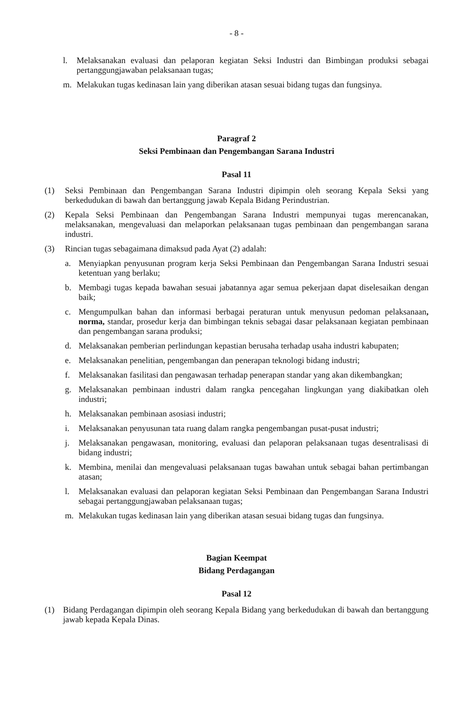- 8 -
l. Melaksanakan evaluasi dan pelaporan kegiatan Seksi Industri dan Bimbingan produksi sebagai pertanggungjawaban pelaksanaan tugas;
m. Melakukan tugas kedinasan lain yang diberikan atasan sesuai bidang tugas dan fungsinya.
Paragraf 2
Seksi Pembinaan dan Pengembangan Sarana Industri
Pasal 11
(1) Seksi Pembinaan dan Pengembangan Sarana Industri dipimpin oleh seorang Kepala Seksi yang berkedudukan di bawah dan bertanggung jawab Kepala Bidang Perindustrian.
(2) Kepala Seksi Pembinaan dan Pengembangan Sarana Industri mempunyai tugas merencanakan, melaksanakan, mengevaluasi dan melaporkan pelaksanaan tugas pembinaan dan pengembangan sarana industri.
(3) Rincian tugas sebagaimana dimaksud pada Ayat (2) adalah:
a. Menyiapkan penyusunan program kerja Seksi Pembinaan dan Pengembangan Sarana Industri sesuai ketentuan yang berlaku;
b. Membagi tugas kepada bawahan sesuai jabatannya agar semua pekerjaan dapat diselesaikan dengan baik;
c. Mengumpulkan bahan dan informasi berbagai peraturan untuk menyusun pedoman pelaksanaan, norma, standar, prosedur kerja dan bimbingan teknis sebagai dasar pelaksanaan kegiatan pembinaan dan pengembangan sarana produksi;
d. Melaksanakan pemberian perlindungan kepastian berusaha terhadap usaha industri kabupaten;
e. Melaksanakan penelitian, pengembangan dan penerapan teknologi bidang industri;
f. Melaksanakan fasilitasi dan pengawasan terhadap penerapan standar yang akan dikembangkan;
g. Melaksanakan pembinaan industri dalam rangka pencegahan lingkungan yang diakibatkan oleh industri;
h. Melaksanakan pembinaan asosiasi industri;
i. Melaksanakan penyusunan tata ruang dalam rangka pengembangan pusat-pusat industri;
j. Melaksanakan pengawasan, monitoring, evaluasi dan pelaporan pelaksanaan tugas desentralisasi di bidang industri;
k. Membina, menilai dan mengevaluasi pelaksanaan tugas bawahan untuk sebagai bahan pertimbangan atasan;
l. Melaksanakan evaluasi dan pelaporan kegiatan Seksi Pembinaan dan Pengembangan Sarana Industri sebagai pertanggungjawaban pelaksanaan tugas;
m. Melakukan tugas kedinasan lain yang diberikan atasan sesuai bidang tugas dan fungsinya.
Bagian Keempat
Bidang Perdagangan
Pasal 12
(1) Bidang Perdagangan dipimpin oleh seorang Kepala Bidang yang berkedudukan di bawah dan bertanggung jawab kepada Kepala Dinas.